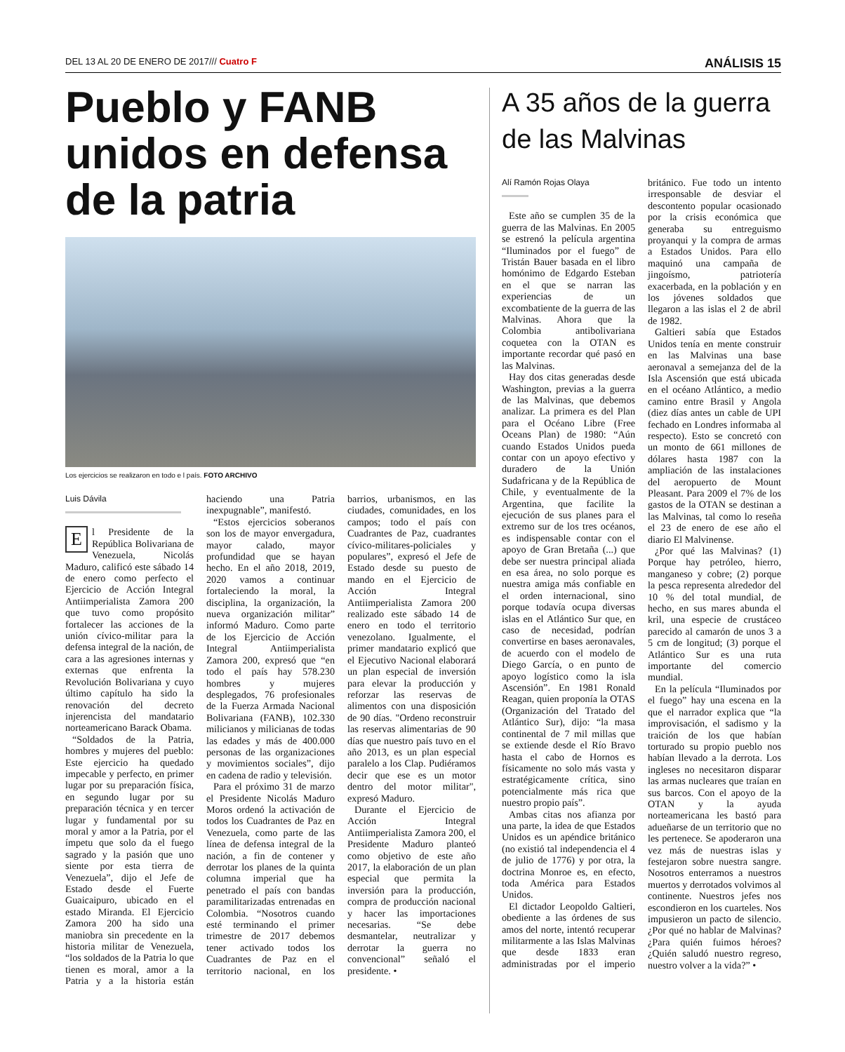DEL 13 AL 20 DE ENERO DE 2017/// Cuatro F ANÁLISIS 15
Pueblo y FANB unidos en defensa de la patria
Los ejercicios se realizaron en todo e l país. FOTO ARCHIVO
Luis Dávila
El Presidente de la República Bolivariana de Venezuela, Nicolás Maduro, calificó este sábado 14 de enero como perfecto el Ejercicio de Acción Integral Antiimperialista Zamora 200 que tuvo como propósito fortalecer las acciones de la unión cívico-militar para la defensa integral de la nación, de cara a las agresiones internas y externas que enfrenta la Revolución Bolivariana y cuyo último capítulo ha sido la renovación del decreto injerencista del mandatario norteamericano Barack Obama.
“Soldados de la Patria, hombres y mujeres del pueblo: Este ejercicio ha quedado impecable y perfecto, en primer lugar por su preparación física, en segundo lugar por su preparación técnica y en tercer lugar y fundamental por su moral y amor a la Patria, por el ímpetu que solo da el fuego sagrado y la pasión que uno siente por esta tierra de Venezuela”, dijo el Jefe de Estado desde el Fuerte Guaicaipuro, ubicado en el estado Miranda. El Ejercicio Zamora 200 ha sido una maniobra sin precedente en la historia militar de Venezuela, “los soldados de la Patria lo que tienen es moral, amor a la Patria y a la historia están haciendo una Patria inexpugnable”, manifestó.
“Estos ejercicios soberanos son los de mayor envergadura, mayor calado, mayor profundidad que se hayan hecho. En el año 2018, 2019, 2020 vamos a continuar fortaleciendo la moral, la disciplina, la organización, la nueva organización militar” informó Maduro. Como parte de los Ejercicio de Acción Integral Antiimperialista Zamora 200, expresó que “en todo el país hay 578.230 hombres y mujeres desplegados, 76 profesionales de la Fuerza Armada Nacional Bolivariana (FANB), 102.330 milicianos y milicianas de todas las edades y más de 400.000 personas de las organizaciones y movimientos sociales”, dijo en cadena de radio y televisión.
Para el próximo 31 de marzo el Presidente Nicolás Maduro Moros ordenó la activación de todos los Cuadrantes de Paz en Venezuela, como parte de las línea de defensa integral de la nación, a fin de contener y derrotar los planes de la quinta columna imperial que ha penetrado el país con bandas paramilitarizadas entrenadas en Colombia. “Nosotros cuando esté terminando el primer trimestre de 2017 debemos tener activado todos los Cuadrantes de Paz en el territorio nacional, en los barrios, urbanismos, en las ciudades, comunidades, en los campos; todo el país con Cuadrantes de Paz, cuadrantes cívico-militares-policiales y populares”, expresó el Jefe de Estado desde su puesto de mando en el Ejercicio de Acción Integral Antiimperialista Zamora 200 realizado este sábado 14 de enero en todo el territorio venezolano. Igualmente, el primer mandatario explicó que el Ejecutivo Nacional elaborará un plan especial de inversión para elevar la producción y reforzar las reservas de alimentos con una disposición de 90 días. "Ordeno reconstruir las reservas alimentarias de 90 días que nuestro país tuvo en el año 2013, es un plan especial paralelo a los Clap. Pudiéramos decir que ese es un motor dentro del motor militar", expresó Maduro.
Durante el Ejercicio de Acción Integral Antiimperialista Zamora 200, el Presidente Maduro planteó como objetivo de este año 2017, la elaboración de un plan especial que permita la inversión para la producción, compra de producción nacional y hacer las importaciones necesarias. “Se debe desmantelar, neutralizar y derrotar la guerra no convencional” señaló el presidente. •
A 35 años de la guerra de las Malvinas
Alí Ramón Rojas Olaya
Este año se cumplen 35 de la guerra de las Malvinas. En 2005 se estrenó la película argentina “Iluminados por el fuego” de Tristán Bauer basada en el libro homónimo de Edgardo Esteban en el que se narran las experiencias de un excombatiente de la guerra de las Malvinas. Ahora que la Colombia antibolivariana coquetea con la OTAN es importante recordar qué pasó en las Malvinas.
Hay dos citas generadas desde Washington, previas a la guerra de las Malvinas, que debemos analizar. La primera es del Plan para el Océano Libre (Free Oceans Plan) de 1980: “Aún cuando Estados Unidos pueda contar con un apoyo efectivo y duradero de la Unión Sudafricana y de la República de Chile, y eventualmente de la Argentina, que facilite la ejecución de sus planes para el extremo sur de los tres océanos, es indispensable contar con el apoyo de Gran Bretaña (...) que debe ser nuestra principal aliada en esa área, no solo porque es nuestra amiga más confiable en el orden internacional, sino porque todavía ocupa diversas islas en el Atlántico Sur que, en caso de necesidad, podrían convertirse en bases aeronavales, de acuerdo con el modelo de Diego García, o en punto de apoyo logístico como la isla Ascensión”. En 1981 Ronald Reagan, quien proponía la OTAS (Organización del Tratado del Atlántico Sur), dijo: “la masa continental de 7 mil millas que se extiende desde el Río Bravo hasta el cabo de Hornos es físicamente no solo más vasta y estratégicamente crítica, sino potencialmente más rica que nuestro propio país”.
Ambas citas nos afianza por una parte, la idea de que Estados Unidos es un apéndice británico (no existió tal independencia el 4 de julio de 1776) y por otra, la doctrina Monroe es, en efecto, toda América para Estados Unidos.
El dictador Leopoldo Galtieri, obediente a las órdenes de sus amos del norte, intentó recuperar militarmente a las Islas Malvinas que desde 1833 eran administradas por el imperio británico. Fue todo un intento irresponsable de desviar el descontento popular ocasionado por la crisis económica que generaba su entreguismo proyanqui y la compra de armas a Estados Unidos. Para ello maquinó una campaña de jingoísmo, patriotería exacerbada, en la población y en los jóvenes soldados que llegaron a las islas el 2 de abril de 1982.
Galtieri sabía que Estados Unidos tenía en mente construir en las Malvinas una base aeronaval a semejanza del de la Isla Ascensión que está ubicada en el océano Atlántico, a medio camino entre Brasil y Angola (diez días antes un cable de UPI fechado en Londres informaba al respecto). Esto se concretó con un monto de 661 millones de dólares hasta 1987 con la ampliación de las instalaciones del aeropuerto de Mount Pleasant. Para 2009 el 7% de los gastos de la OTAN se destinan a las Malvinas, tal como lo reseña el 23 de enero de ese año el diario El Malvinense.
¿Por qué las Malvinas? (1) Porque hay petróleo, hierro, manganeso y cobre; (2) porque la pesca representa alrededor del 10 % del total mundial, de hecho, en sus mares abunda el kril, una especie de crustáceo parecido al camarón de unos 3 a 5 cm de longitud; (3) porque el Atlántico Sur es una ruta importante del comercio mundial.
En la película “Iluminados por el fuego” hay una escena en la que el narrador explica que “la improvisación, el sadismo y la traición de los que habían torturado su propio pueblo nos habían llevado a la derrota. Los ingleses no necesitaron disparar las armas nucleares que traían en sus barcos. Con el apoyo de la OTAN y la ayuda norteamericana les bastó para adueñarse de un territorio que no les pertenece. Se apoderaron una vez más de nuestras islas y festejaron sobre nuestra sangre. Nosotros enterramos a nuestros muertos y derrotados volvimos al continente. Nuestros jefes nos escondieron en los cuarteles. Nos impusieron un pacto de silencio. ¿Por qué no hablar de Malvinas? ¿Para quién fuimos héroes? ¿Quién saludó nuestro regreso, nuestro volver a la vida?” •